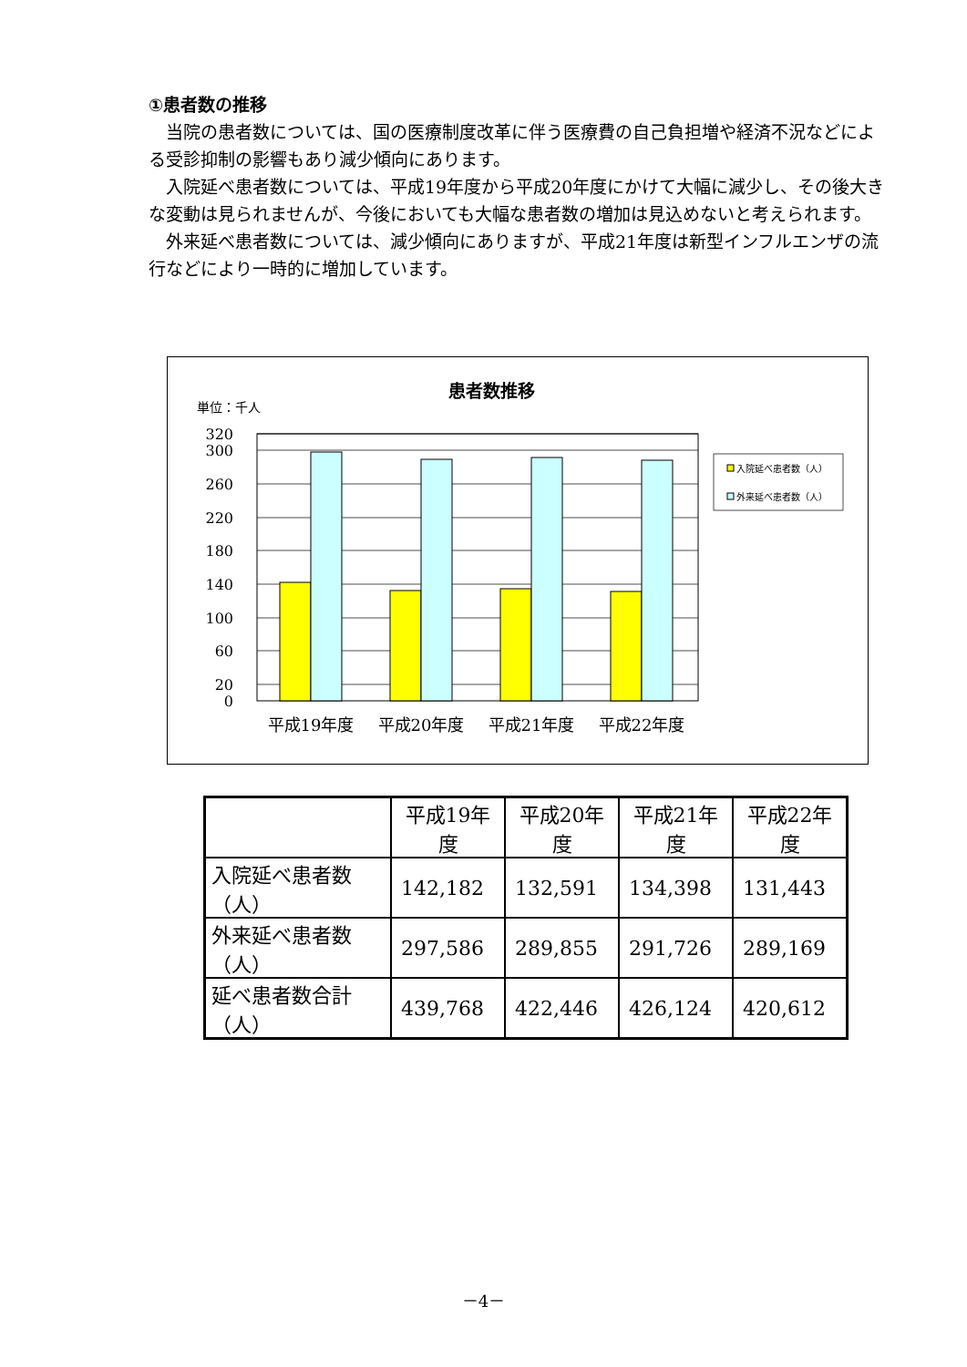①患者数の推移
当院の患者数については、国の医療制度改革に伴う医療費の自己負担増や経済不況などによる受診抑制の影響もあり減少傾向にあります。
入院延べ患者数については、平成19年度から平成20年度にかけて大幅に減少し、その後大きな変動は見られませんが、今後においても大幅な患者数の増加は見込めないと考えられます。
外来延べ患者数については、減少傾向にありますが、平成21年度は新型インフルエンザの流行などにより一時的に増加しています。
患者数推移
単位：千人
320
300
260
220
180
140
100
60
20
0
平成19年度
平成20年度
平成21年度
平成22年度
入院延べ患者数（人）
外来延べ患者数（人）
| | 平成19年度 | 平成20年度 | 平成21年度 | 平成22年度 |
| --- | --- | --- | --- | --- |
| 入院延べ患者数（人） | 142,182 | 132,591 | 134,398 | 131,443 |
| 外来延べ患者数（人） | 297,586 | 289,855 | 291,726 | 289,169 |
| 延べ患者数合計（人） | 439,768 | 422,446 | 426,124 | 420,612 |
－4－